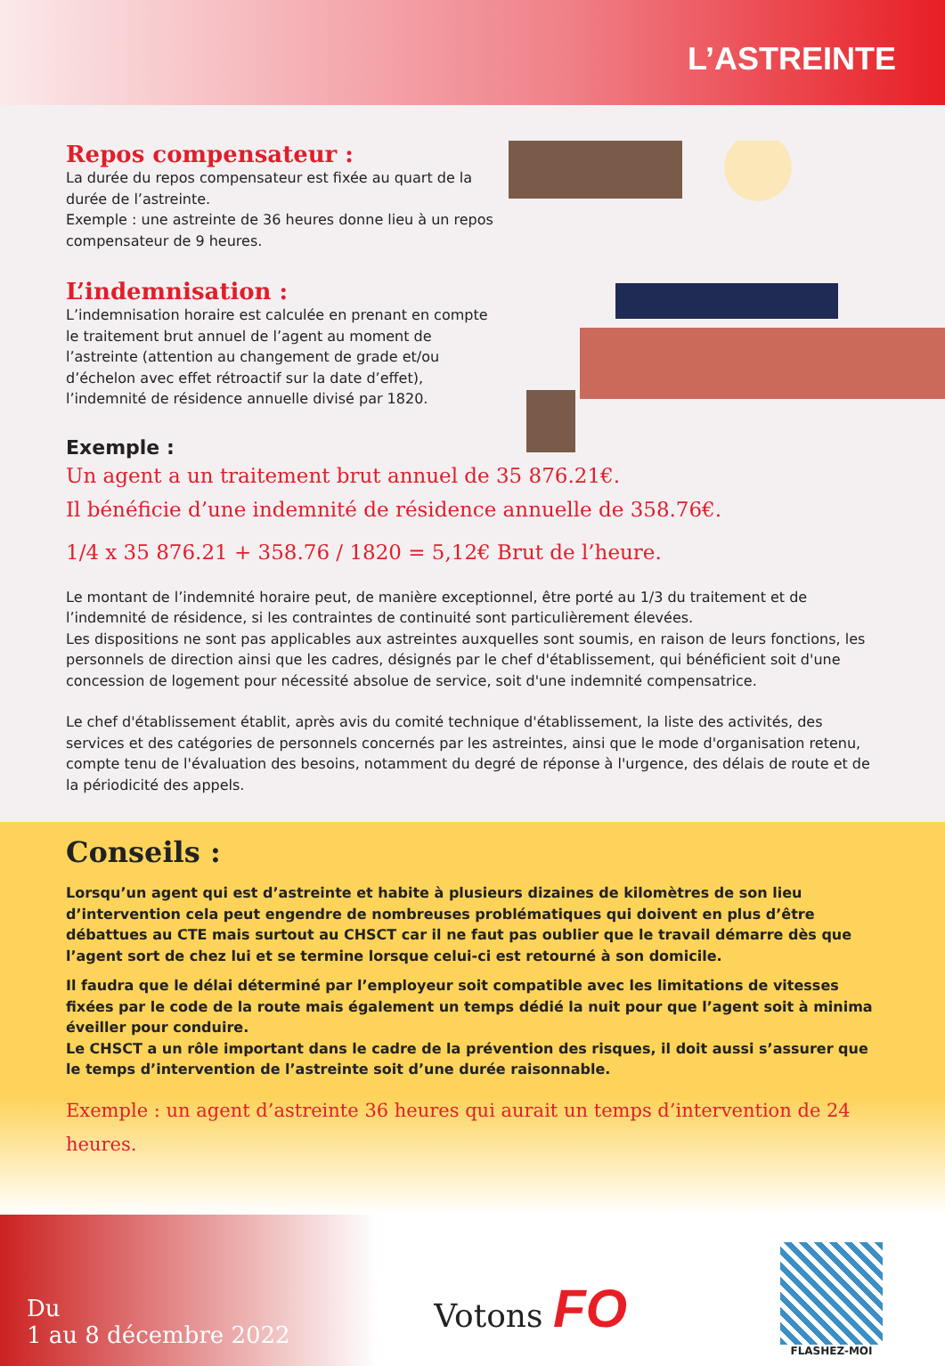L’ASTREINTE
Repos compensateur :
La durée du repos compensateur est fixée au quart de la durée de l’astreinte.
Exemple : une astreinte de 36 heures donne lieu à un repos compensateur de 9 heures.
L’indemnisation :
L’indemnisation horaire est calculée en prenant en compte le traitement brut annuel de l’agent au moment de l’astreinte (attention au changement de grade et/ou d’échelon avec effet rétroactif sur la date d’effet), l’indemnité de résidence annuelle divisé par 1820.
Exemple :
Un agent a un traitement brut annuel de 35 876.21€.
Il bénéficie d’une indemnité de résidence annuelle de 358.76€.
1/4 x 35 876.21 + 358.76 / 1820 = 5,12€ Brut de l’heure.
Le montant de l’indemnité horaire peut, de manière exceptionnel, être porté au 1/3 du traitement et de l’indemnité de résidence, si les contraintes de continuité sont particulièrement élevées.
Les dispositions ne sont pas applicables aux astreintes auxquelles sont soumis, en raison de leurs fonctions, les personnels de direction ainsi que les cadres, désignés par le chef d'établissement, qui bénéficient soit d'une concession de logement pour nécessité absolue de service, soit d'une indemnité compensatrice.
Le chef d'établissement établit, après avis du comité technique d'établissement, la liste des activités, des services et des catégories de personnels concernés par les astreintes, ainsi que le mode d'organisation retenu, compte tenu de l'évaluation des besoins, notamment du degré de réponse à l'urgence, des délais de route et de la périodicité des appels.
Conseils :
Lorsqu’un agent qui est d’astreinte et habite à plusieurs dizaines de kilomètres de son lieu d’intervention cela peut engendre de nombreuses problématiques qui doivent en plus d’être débattues au CTE mais surtout au CHSCT car il ne faut pas oublier que le travail démarre dès que l’agent sort de chez lui et se termine lorsque celui-ci est retourné à son domicile.
Il faudra que le délai déterminé par l’employeur soit compatible avec les limitations de vitesses fixées par le code de la route mais également un temps dédié la nuit pour que l’agent soit à minima éveiller pour conduire.
Le CHSCT a un rôle important dans le cadre de la prévention des risques, il doit aussi s’assurer que le temps d’intervention de l’astreinte soit d’une durée raisonnable.
Exemple : un agent d’astreinte 36 heures qui aurait un temps d’intervention de 24 heures.
Du
1 au 8 décembre 2022
Votons FO
FLASHEZ-MOI